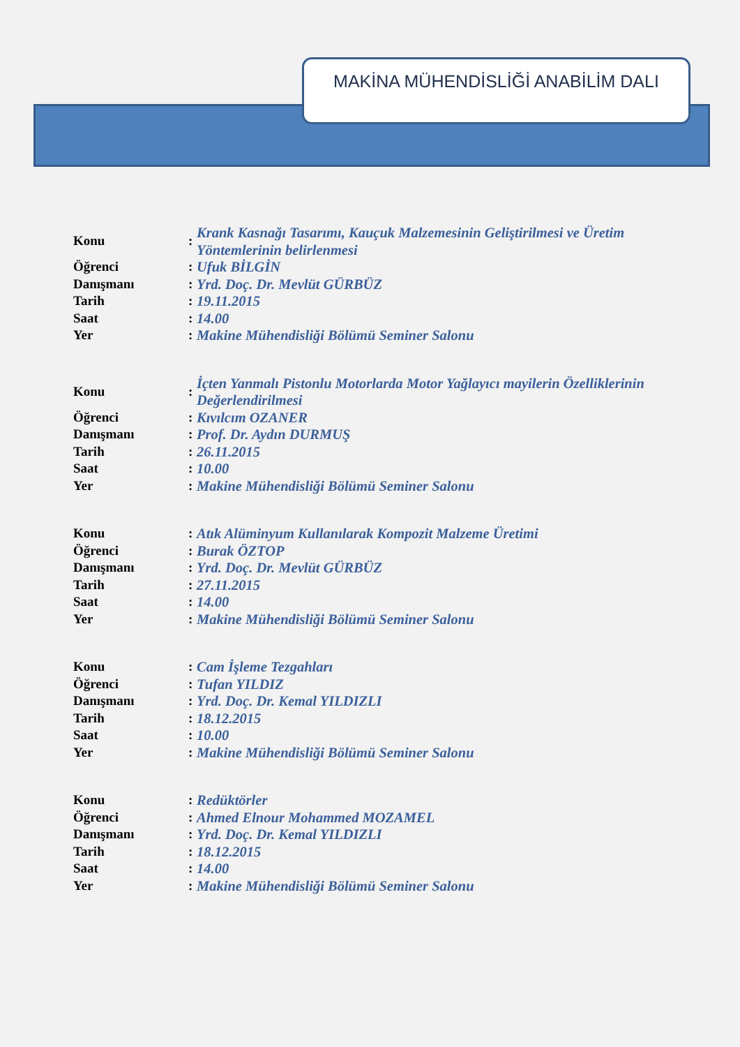MAKİNA MÜHENDİSLİĞİ ANABİLİM DALI
| Konu | : | Krank Kasnağı Tasarımı, Kauçuk Malzemesinin Geliştirilmesi ve Üretim Yöntemlerinin belirlenmesi |
| Öğrenci | : | Ufuk BİLGİN |
| Danışmanı | : | Yrd. Doç. Dr. Mevlüt GÜRBÜZ |
| Tarih | : | 19.11.2015 |
| Saat | : | 14.00 |
| Yer | : | Makine Mühendisliği Bölümü Seminer Salonu |
| Konu | : | İçten Yanmalı Pistonlu Motorlarda Motor Yağlayıcı mayilerin Özelliklerinin Değerlendirilmesi |
| Öğrenci | : | Kıvılcım OZANER |
| Danışmanı | : | Prof. Dr. Aydın DURMUŞ |
| Tarih | : | 26.11.2015 |
| Saat | : | 10.00 |
| Yer | : | Makine Mühendisliği Bölümü Seminer Salonu |
| Konu | : | Atık Alüminyum Kullanılarak Kompozit Malzeme Üretimi |
| Öğrenci | : | Burak ÖZTOP |
| Danışmanı | : | Yrd. Doç. Dr. Mevlüt GÜRBÜZ |
| Tarih | : | 27.11.2015 |
| Saat | : | 14.00 |
| Yer | : | Makine Mühendisliği Bölümü Seminer Salonu |
| Konu | : | Cam İşleme Tezgahları |
| Öğrenci | : | Tufan YILDIZ |
| Danışmanı | : | Yrd. Doç. Dr. Kemal YILDIZLI |
| Tarih | : | 18.12.2015 |
| Saat | : | 10.00 |
| Yer | : | Makine Mühendisliği Bölümü Seminer Salonu |
| Konu | : | Redüktörler |
| Öğrenci | : | Ahmed Elnour Mohammed MOZAMEL |
| Danışmanı | : | Yrd. Doç. Dr. Kemal YILDIZLI |
| Tarih | : | 18.12.2015 |
| Saat | : | 14.00 |
| Yer | : | Makine Mühendisliği Bölümü Seminer Salonu |